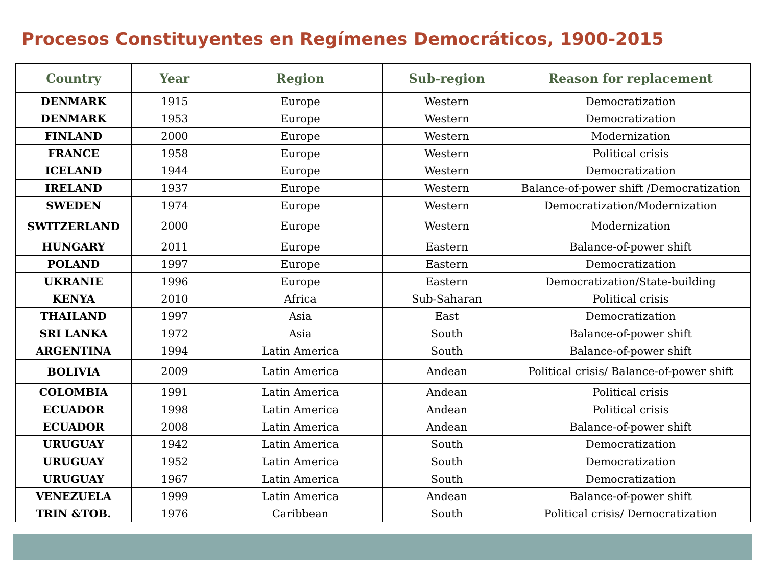Procesos Constituyentes en Regímenes Democráticos, 1900-2015
| Country | Year | Region | Sub-region | Reason for replacement |
| --- | --- | --- | --- | --- |
| DENMARK | 1915 | Europe | Western | Democratization |
| DENMARK | 1953 | Europe | Western | Democratization |
| FINLAND | 2000 | Europe | Western | Modernization |
| FRANCE | 1958 | Europe | Western | Political crisis |
| ICELAND | 1944 | Europe | Western | Democratization |
| IRELAND | 1937 | Europe | Western | Balance-of-power shift /Democratization |
| SWEDEN | 1974 | Europe | Western | Democratization/Modernization |
| SWITZERLAND | 2000 | Europe | Western | Modernization |
| HUNGARY | 2011 | Europe | Eastern | Balance-of-power shift |
| POLAND | 1997 | Europe | Eastern | Democratization |
| UKRANIE | 1996 | Europe | Eastern | Democratization/State-building |
| KENYA | 2010 | Africa | Sub-Saharan | Political crisis |
| THAILAND | 1997 | Asia | East | Democratization |
| SRI LANKA | 1972 | Asia | South | Balance-of-power shift |
| ARGENTINA | 1994 | Latin America | South | Balance-of-power shift |
| BOLIVIA | 2009 | Latin America | Andean | Political crisis/ Balance-of-power shift |
| COLOMBIA | 1991 | Latin America | Andean | Political crisis |
| ECUADOR | 1998 | Latin America | Andean | Political crisis |
| ECUADOR | 2008 | Latin America | Andean | Balance-of-power shift |
| URUGUAY | 1942 | Latin America | South | Democratization |
| URUGUAY | 1952 | Latin America | South | Democratization |
| URUGUAY | 1967 | Latin America | South | Democratization |
| VENEZUELA | 1999 | Latin America | Andean | Balance-of-power shift |
| TRIN &TOB. | 1976 | Caribbean | South | Political crisis/ Democratization |